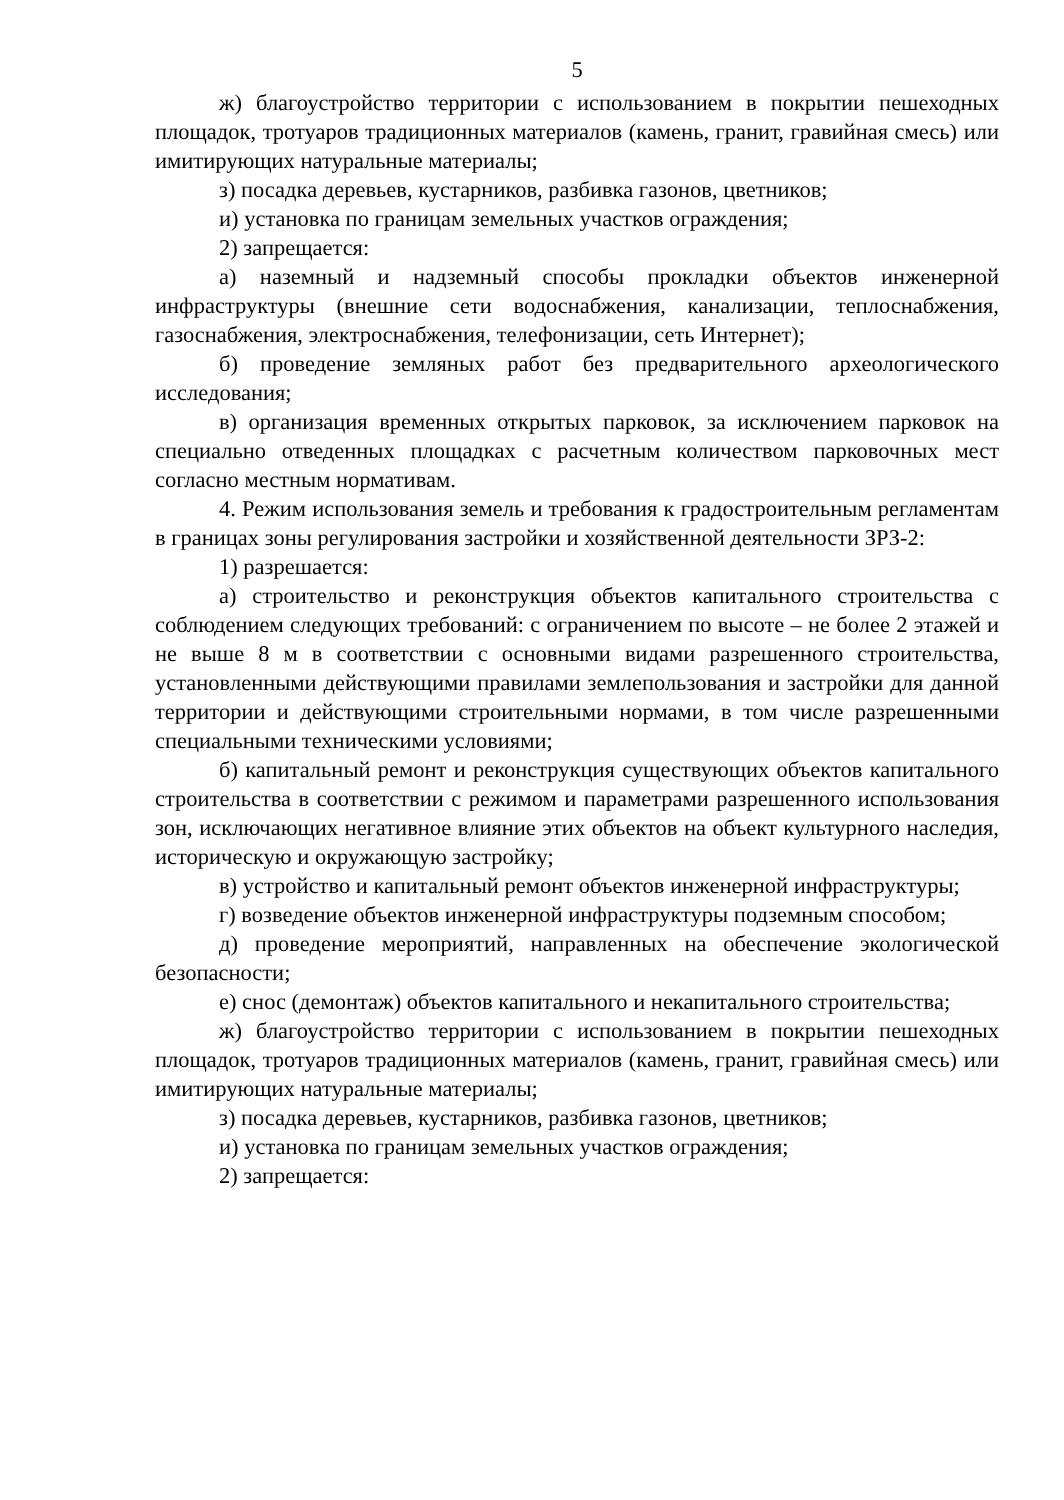5
ж) благоустройство территории с использованием в покрытии пешеходных площадок, тротуаров традиционных материалов (камень, гранит, гравийная смесь) или имитирующих натуральные материалы;
з) посадка деревьев, кустарников, разбивка газонов, цветников;
и) установка по границам земельных участков ограждения;
2) запрещается:
а) наземный и надземный способы прокладки объектов инженерной инфраструктуры (внешние сети водоснабжения, канализации, теплоснабжения, газоснабжения, электроснабжения, телефонизации, сеть Интернет);
б) проведение земляных работ без предварительного археологического исследования;
в) организация временных открытых парковок, за исключением парковок на специально отведенных площадках с расчетным количеством парковочных мест согласно местным нормативам.
4. Режим использования земель и требования к градостроительным регламентам в границах зоны регулирования застройки и хозяйственной деятельности ЗРЗ-2:
1) разрешается:
а) строительство и реконструкция объектов капитального строительства с соблюдением следующих требований: с ограничением по высоте – не более 2 этажей и не выше 8 м в соответствии с основными видами разрешенного строительства, установленными действующими правилами землепользования и застройки для данной территории и действующими строительными нормами, в том числе разрешенными специальными техническими условиями;
б) капитальный ремонт и реконструкция существующих объектов капитального строительства в соответствии с режимом и параметрами разрешенного использования зон, исключающих негативное влияние этих объектов на объект культурного наследия, историческую и окружающую застройку;
в) устройство и капитальный ремонт объектов инженерной инфраструктуры;
г) возведение объектов инженерной инфраструктуры подземным способом;
д) проведение мероприятий, направленных на обеспечение экологической безопасности;
е) снос (демонтаж) объектов капитального и некапитального строительства;
ж) благоустройство территории с использованием в покрытии пешеходных площадок, тротуаров традиционных материалов (камень, гранит, гравийная смесь) или имитирующих натуральные материалы;
з) посадка деревьев, кустарников, разбивка газонов, цветников;
и) установка по границам земельных участков ограждения;
2) запрещается: